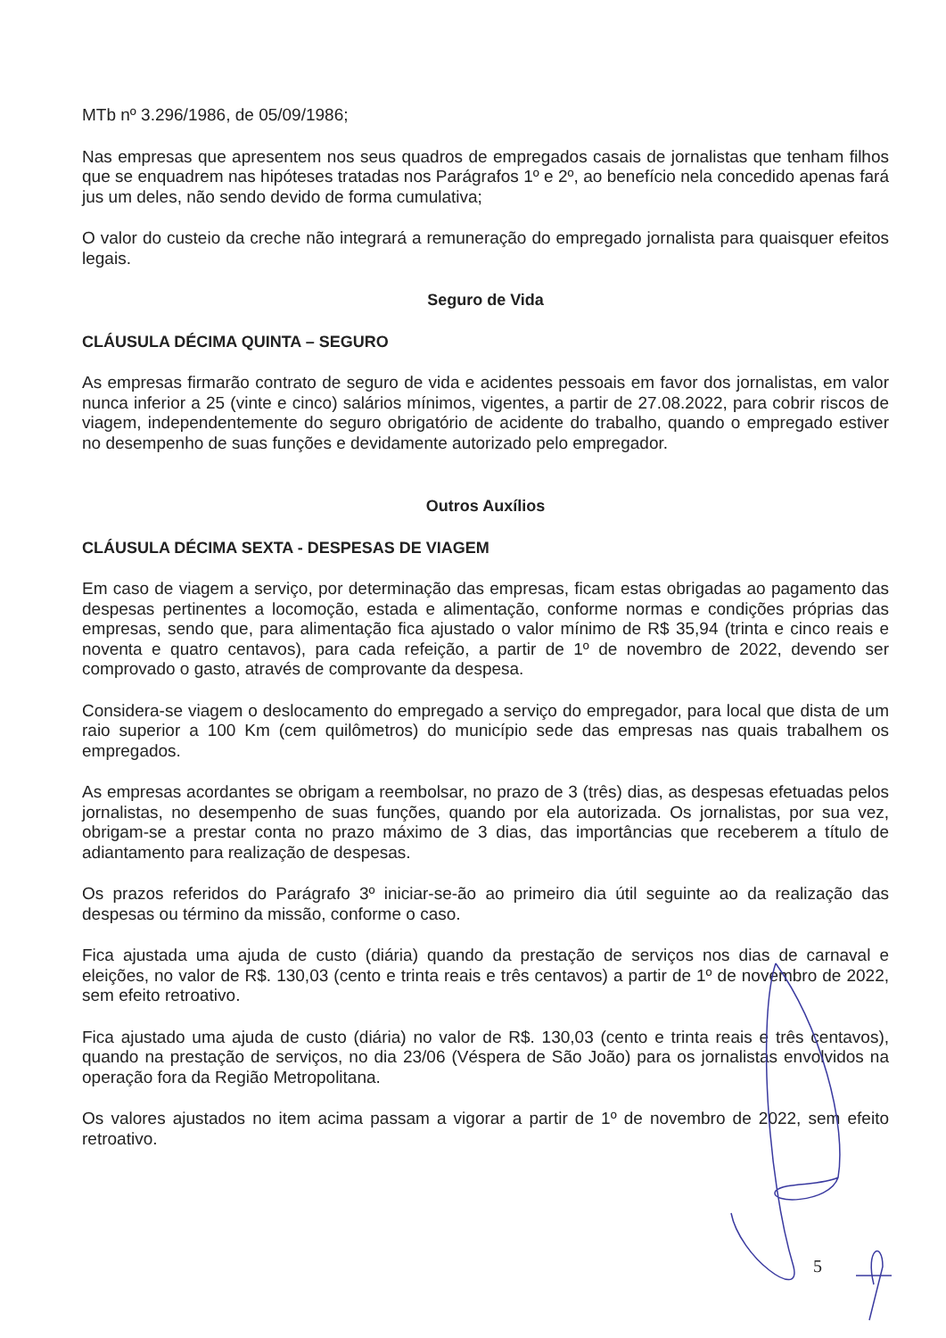MTb nº 3.296/1986, de 05/09/1986;
Nas empresas que apresentem nos seus quadros de empregados casais de jornalistas que tenham filhos que se enquadrem nas hipóteses tratadas nos Parágrafos 1º e 2º, ao benefício nela concedido apenas fará jus um deles, não sendo devido de forma cumulativa;
O valor do custeio da creche não integrará a remuneração do empregado jornalista para quaisquer efeitos legais.
Seguro de Vida
CLÁUSULA DÉCIMA QUINTA – SEGURO
As empresas firmarão contrato de seguro de vida e acidentes pessoais em favor dos jornalistas, em valor nunca inferior a 25 (vinte e cinco) salários mínimos, vigentes, a partir de 27.08.2022, para cobrir riscos de viagem, independentemente do seguro obrigatório de acidente do trabalho, quando o empregado estiver no desempenho de suas funções e devidamente autorizado pelo empregador.
Outros Auxílios
CLÁUSULA DÉCIMA SEXTA - DESPESAS DE VIAGEM
Em caso de viagem a serviço, por determinação das empresas, ficam estas obrigadas ao pagamento das despesas pertinentes a locomoção, estada e alimentação, conforme normas e condições próprias das empresas, sendo que, para alimentação fica ajustado o valor mínimo de R$ 35,94 (trinta e cinco reais e noventa e quatro centavos), para cada refeição, a partir de 1º de novembro de 2022, devendo ser comprovado o gasto, através de comprovante da despesa.
Considera-se viagem o deslocamento do empregado a serviço do empregador, para local que dista de um raio superior a 100 Km (cem quilômetros) do município sede das empresas nas quais trabalhem os empregados.
As empresas acordantes se obrigam a reembolsar, no prazo de 3 (três) dias, as despesas efetuadas pelos jornalistas, no desempenho de suas funções, quando por ela autorizada. Os jornalistas, por sua vez, obrigam-se a prestar conta no prazo máximo de 3 dias, das importâncias que receberem a título de adiantamento para realização de despesas.
Os prazos referidos do Parágrafo 3º iniciar-se-ão ao primeiro dia útil seguinte ao da realização das despesas ou término da missão, conforme o caso.
Fica ajustada uma ajuda de custo (diária) quando da prestação de serviços nos dias de carnaval e eleições, no valor de R$. 130,03 (cento e trinta reais e três centavos) a partir de 1º de novembro de 2022, sem efeito retroativo.
Fica ajustado uma ajuda de custo (diária) no valor de R$. 130,03 (cento e trinta reais e três centavos), quando na prestação de serviços, no dia 23/06 (Véspera de São João) para os jornalistas envolvidos na operação fora da Região Metropolitana.
Os valores ajustados no item acima passam a vigorar a partir de 1º de novembro de 2022, sem efeito retroativo.
5